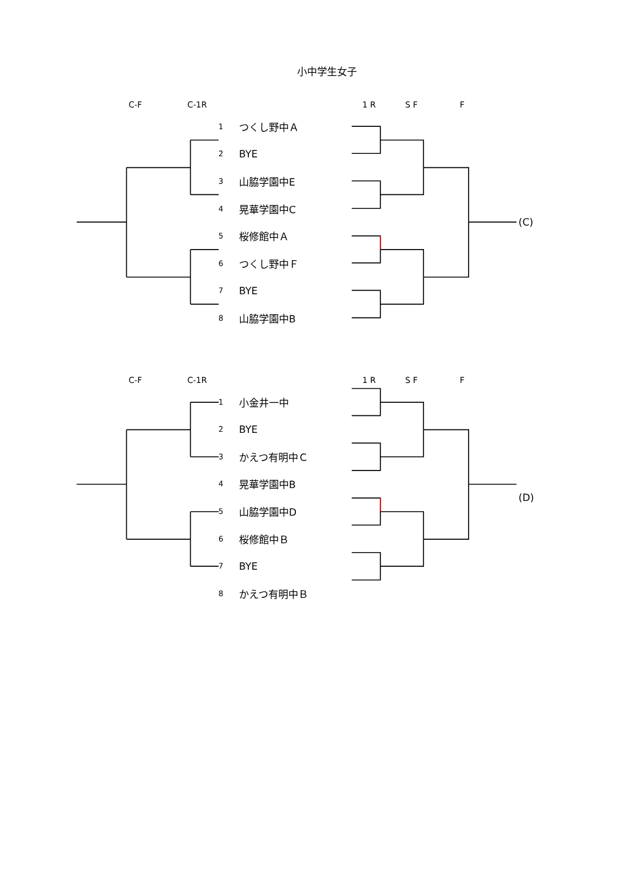小中学生女子
C-F C-1R 1 R S F F
| | 1 | つくし野中Ａ | |
| | 2 | BYE | |
| | 3 | 山脇学園中E | |
| | 4 | 晃華学園中C | (C) |
| | 5 | 桜修館中Ａ | |
| | 6 | つくし野中Ｆ | |
| | 7 | BYE | |
| | 8 | 山脇学園中B | |
C-F C-1R 1 R S F F
| | 1 | 小金井一中 | |
| | 2 | BYE | |
| | 3 | かえつ有明中Ｃ | |
| | 4 | 晃華学園中B | (D) |
| | 5 | 山脇学園中D | |
| | 6 | 桜修館中Ｂ | |
| | 7 | BYE | |
| | 8 | かえつ有明中Ｂ | |